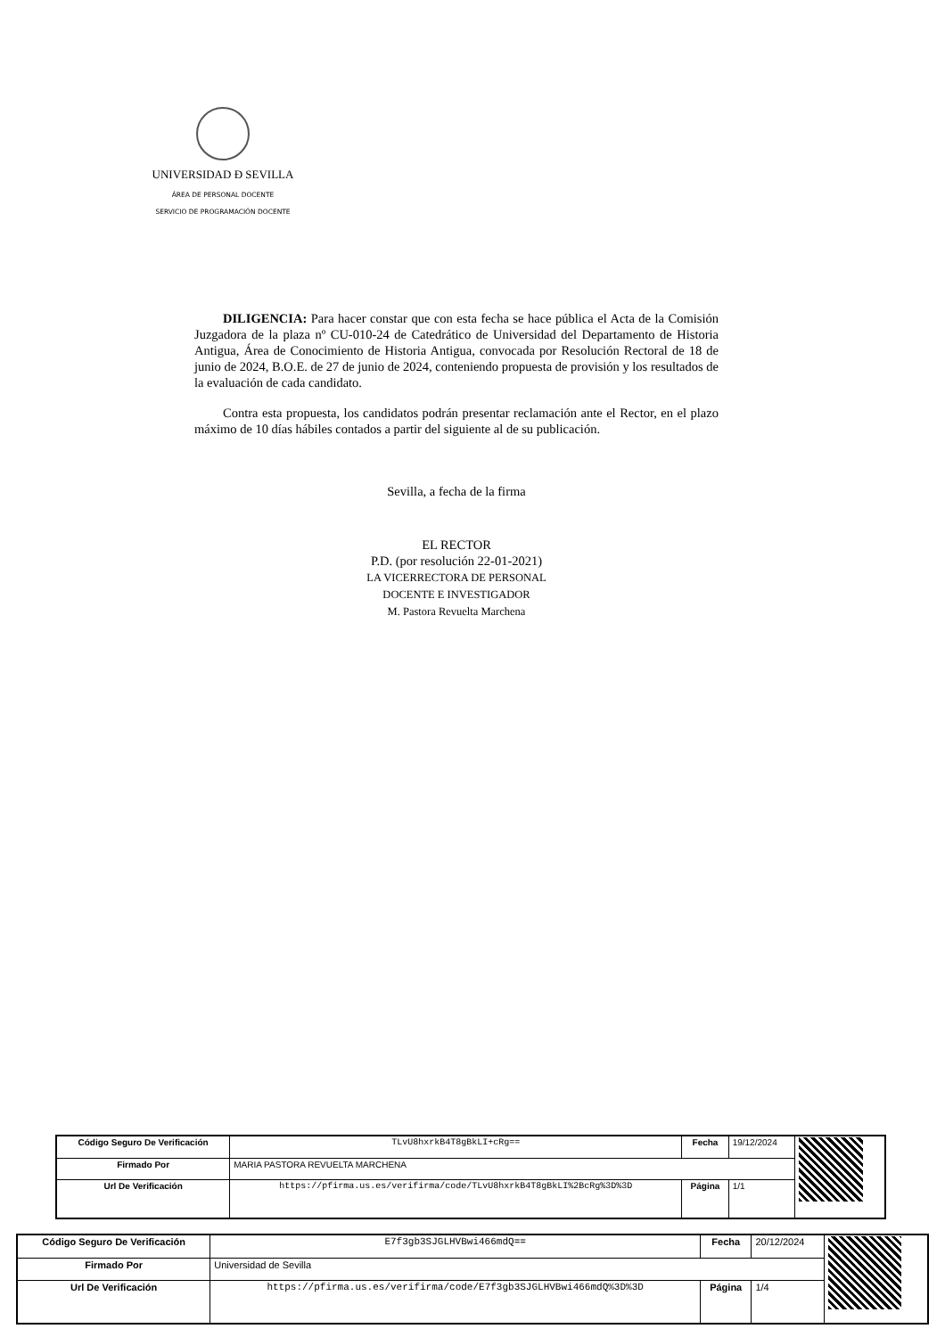UNIVERSIDAD Ð SEVILLA
ÁREA DE PERSONAL DOCENTE
SERVICIO DE PROGRAMACIÓN DOCENTE
DILIGENCIA: Para hacer constar que con esta fecha se hace pública el Acta de la Comisión Juzgadora de la plaza nº CU-010-24 de Catedrático de Universidad del Departamento de Historia Antigua, Área de Conocimiento de Historia Antigua, convocada por Resolución Rectoral de 18 de junio de 2024, B.O.E. de 27 de junio de 2024, conteniendo propuesta de provisión y los resultados de la evaluación de cada candidato.
Contra esta propuesta, los candidatos podrán presentar reclamación ante el Rector, en el plazo máximo de 10 días hábiles contados a partir del siguiente al de su publicación.
Sevilla, a fecha de la firma
EL RECTOR
P.D. (por resolución 22-01-2021)
LA VICERRECTORA DE PERSONAL
DOCENTE E INVESTIGADOR
M. Pastora Revuelta Marchena
| Código Seguro De Verificación | TLvU8hxrkB4T8gBkLI+cRg== | Fecha | 19/12/2024 | |
| Firmado Por | MARIA PASTORA REVUELTA MARCHENA | | | |
| Url De Verificación | https://pfirma.us.es/verifirma/code/TLvU8hxrkB4T8gBkLI%2BcRg%3D%3D | Página | 1/1 | |
| Código Seguro De Verificación | E7f3gb3SJGLHVBwi466mdQ== | Fecha | 20/12/2024 | |
| Firmado Por | Universidad de Sevilla | | | |
| Url De Verificación | https://pfirma.us.es/verifirma/code/E7f3gb3SJGLHVBwi466mdQ%3D%3D | Página | 1/4 | |